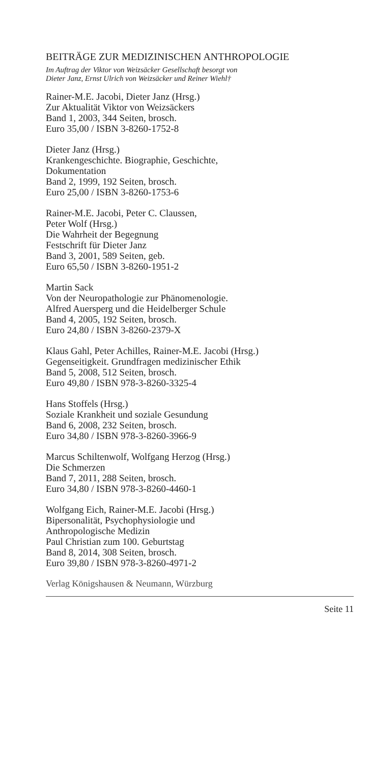BEITRÄGE ZUR MEDIZINISCHEN ANTHROPOLOGIE
Im Auftrag der Viktor von Weizsäcker Gesellschaft besorgt von
Dieter Janz, Ernst Ulrich von Weizsäcker und Reiner Wiehl†
Rainer-M.E. Jacobi, Dieter Janz (Hrsg.)
Zur Aktualität Viktor von Weizsäckers
Band 1, 2003, 344 Seiten, brosch.
Euro 35,00 / ISBN 3-8260-1752-8
Dieter Janz (Hrsg.)
Krankengeschichte. Biographie, Geschichte,
Dokumentation
Band 2, 1999, 192 Seiten, brosch.
Euro 25,00 / ISBN 3-8260-1753-6
Rainer-M.E. Jacobi, Peter C. Claussen,
Peter Wolf (Hrsg.)
Die Wahrheit der Begegnung
Festschrift für Dieter Janz
Band 3, 2001, 589 Seiten, geb.
Euro 65,50 / ISBN 3-8260-1951-2
Martin Sack
Von der Neuropathologie zur Phänomenologie.
Alfred Auersperg und die Heidelberger Schule
Band 4, 2005, 192 Seiten, brosch.
Euro 24,80 / ISBN 3-8260-2379-X
Klaus Gahl, Peter Achilles, Rainer-M.E. Jacobi (Hrsg.)
Gegenseitigkeit. Grundfragen medizinischer Ethik
Band 5, 2008, 512 Seiten, brosch.
Euro 49,80 / ISBN 978-3-8260-3325-4
Hans Stoffels (Hrsg.)
Soziale Krankheit und soziale Gesundung
Band 6, 2008, 232 Seiten, brosch.
Euro 34,80 / ISBN 978-3-8260-3966-9
Marcus Schiltenwolf, Wolfgang Herzog (Hrsg.)
Die Schmerzen
Band 7, 2011, 288 Seiten, brosch.
Euro 34,80 / ISBN 978-3-8260-4460-1
Wolfgang Eich, Rainer-M.E. Jacobi (Hrsg.)
Bipersonalität, Psychophysiologie und
Anthropologische Medizin
Paul Christian zum 100. Geburtstag
Band 8, 2014, 308 Seiten, brosch.
Euro 39,80 / ISBN 978-3-8260-4971-2
Verlag Königshausen & Neumann, Würzburg
Seite 11